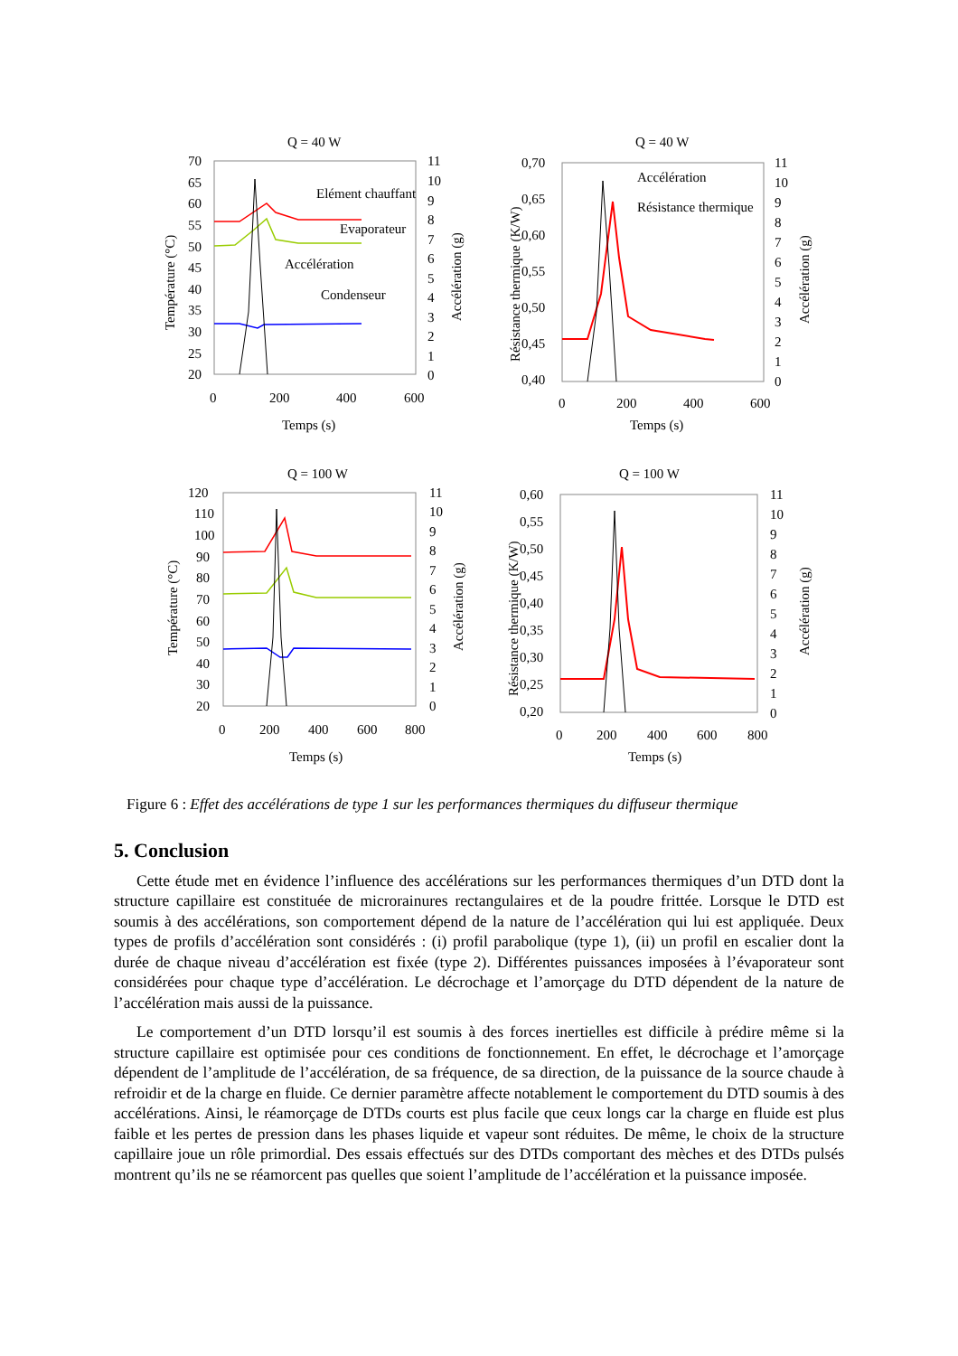Q = 40 W
70
65
60
55
50
45
40
35
30
25
20
11
10
9
8
7
6
5
4
3
2
1
0
0
200
400
600
Temps (s)
Température (°C)
Accélération (g)
Elément chauffant
Evaporateur
Accélération
Condenseur
Q = 40 W
0,70
0,65
0,60
0,55
0,50
0,45
0,40
11
10
9
8
7
6
5
4
3
2
1
0
0
200
400
600
Temps (s)
Résistance thermique (K/W)
Accélération (g)
Accélération
Résistance thermique
Q = 100 W
120
110
100
90
80
70
60
50
40
30
20
11
10
9
8
7
6
5
4
3
2
1
0
0
200
400
600
800
Temps (s)
Température (°C)
Accélération (g)
Q = 100 W
0,60
0,55
0,50
0,45
0,40
0,35
0,30
0,25
0,20
11
10
9
8
7
6
5
4
3
2
1
0
0
200
400
600
800
Temps (s)
Résistance thermique (K/W)
Accélération (g)
Figure 6 : Effet des accélérations de type 1 sur les performances thermiques du diffuseur thermique
5. Conclusion
Cette étude met en évidence l’influence des accélérations sur les performances thermiques d’un DTD dont la structure capillaire est constituée de microrainures rectangulaires et de la poudre frittée. Lorsque le DTD est soumis à des accélérations, son comportement dépend de la nature de l’accélération qui lui est appliquée. Deux types de profils d’accélération sont considérés : (i) profil parabolique (type 1), (ii) un profil en escalier dont la durée de chaque niveau d’accélération est fixée (type 2). Différentes puissances imposées à l’évaporateur sont considérées pour chaque type d’accélération. Le décrochage et l’amorçage du DTD dépendent de la nature de l’accélération mais aussi de la puissance.
Le comportement d’un DTD lorsqu’il est soumis à des forces inertielles est difficile à prédire même si la structure capillaire est optimisée pour ces conditions de fonctionnement. En effet, le décrochage et l’amorçage dépendent de l’amplitude de l’accélération, de sa fréquence, de sa direction, de la puissance de la source chaude à refroidir et de la charge en fluide. Ce dernier paramètre affecte notablement le comportement du DTD soumis à des accélérations. Ainsi, le réamorçage de DTDs courts est plus facile que ceux longs car la charge en fluide est plus faible et les pertes de pression dans les phases liquide et vapeur sont réduites. De même, le choix de la structure capillaire joue un rôle primordial. Des essais effectués sur des DTDs comportant des mèches et des DTDs pulsés montrent qu’ils ne se réamorcent pas quelles que soient l’amplitude de l’accélération et la puissance imposée.